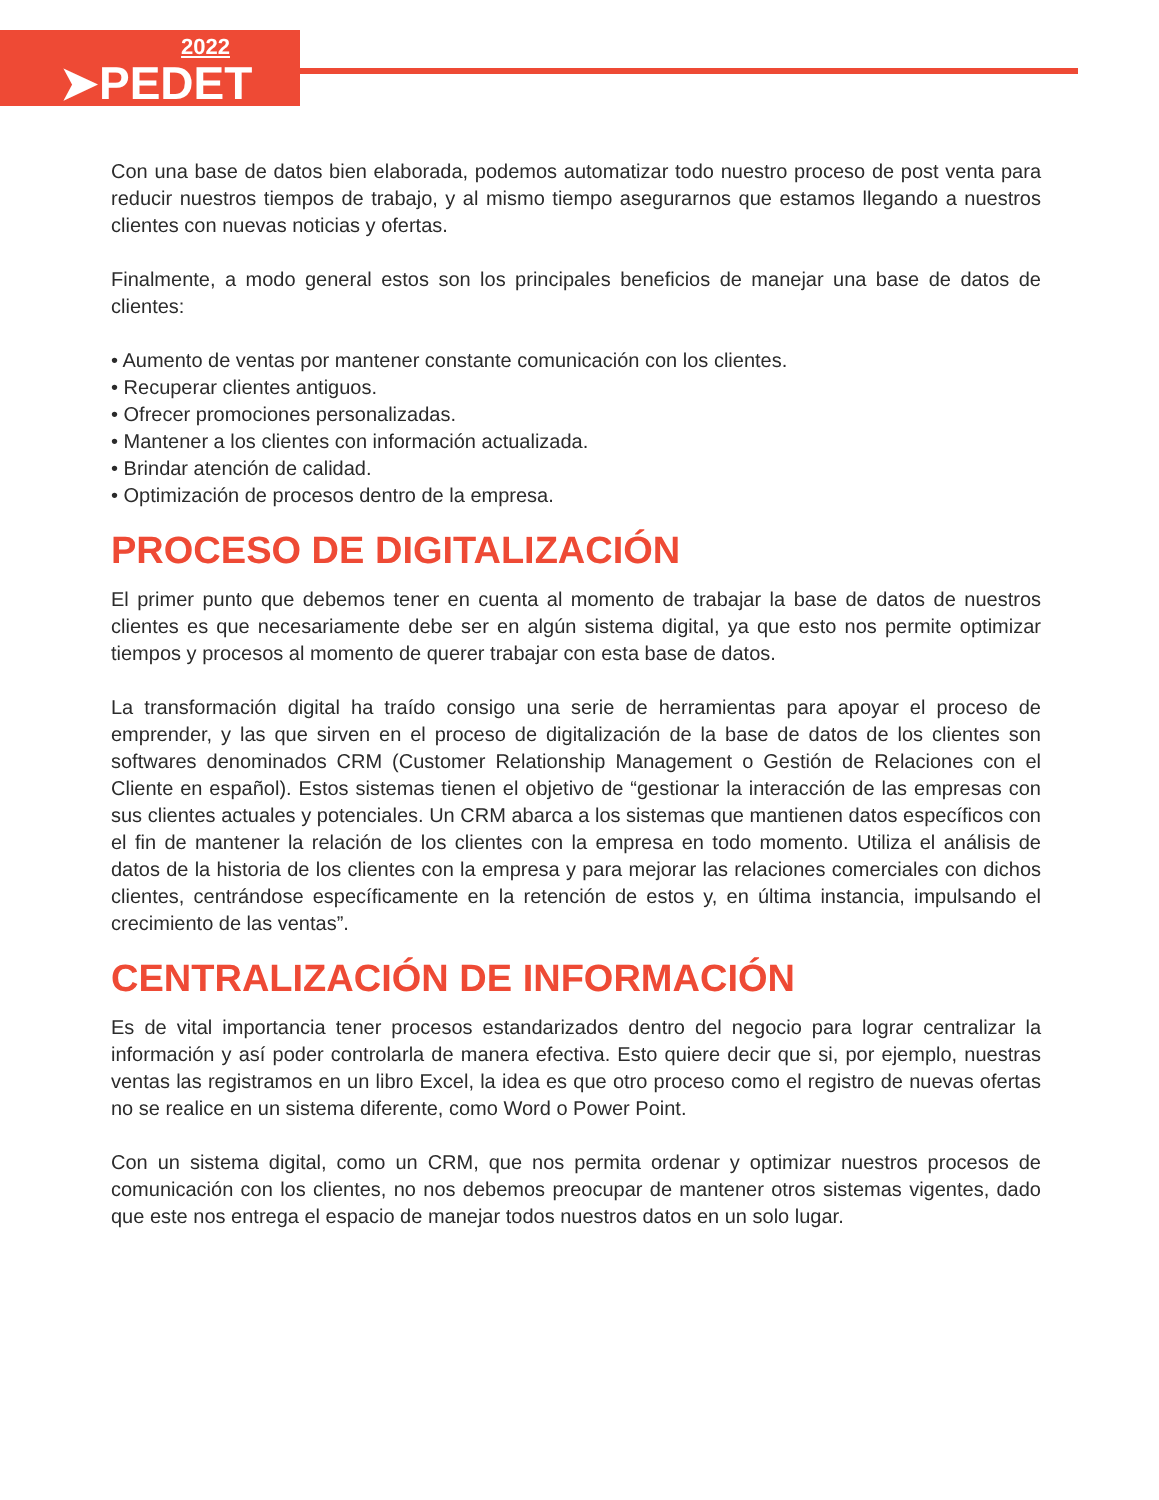2022
➤PEDET
Con una base de datos bien elaborada, podemos automatizar todo nuestro proceso de post venta para reducir nuestros tiempos de trabajo, y al mismo tiempo asegurarnos que estamos llegando a nuestros clientes con nuevas noticias y ofertas.
Finalmente, a modo general estos son los principales beneficios de manejar una base de datos de clientes:
• Aumento de ventas por mantener constante comunicación con los clientes.
• Recuperar clientes antiguos.
• Ofrecer promociones personalizadas.
• Mantener a los clientes con información actualizada.
• Brindar atención de calidad.
• Optimización de procesos dentro de la empresa.
PROCESO DE DIGITALIZACIÓN
El primer punto que debemos tener en cuenta al momento de trabajar la base de datos de nuestros clientes es que necesariamente debe ser en algún sistema digital, ya que esto nos permite optimizar tiempos y procesos al momento de querer trabajar con esta base de datos.
La transformación digital ha traído consigo una serie de herramientas para apoyar el proceso de emprender, y las que sirven en el proceso de digitalización de la base de datos de los clientes son softwares denominados CRM (Customer Relationship Management o Gestión de Relaciones con el Cliente en español). Estos sistemas tienen el objetivo de “gestionar la interacción de las empresas con sus clientes actuales y potenciales. Un CRM abarca a los sistemas que mantienen datos específicos con el fin de mantener la relación de los clientes con la empresa en todo momento. Utiliza el análisis de datos de la historia de los clientes con la empresa y para mejorar las relaciones comerciales con dichos clientes, centrándose específicamente en la retención de estos y, en última instancia, impulsando el crecimiento de las ventas”.
CENTRALIZACIÓN DE INFORMACIÓN
Es de vital importancia tener procesos estandarizados dentro del negocio para lograr centralizar la información y así poder controlarla de manera efectiva. Esto quiere decir que si, por ejemplo, nuestras ventas las registramos en un libro Excel, la idea es que otro proceso como el registro de nuevas ofertas no se realice en un sistema diferente, como Word o Power Point.
Con un sistema digital, como un CRM, que nos permita ordenar y optimizar nuestros procesos de comunicación con los clientes, no nos debemos preocupar de mantener otros sistemas vigentes, dado que este nos entrega el espacio de manejar todos nuestros datos en un solo lugar.